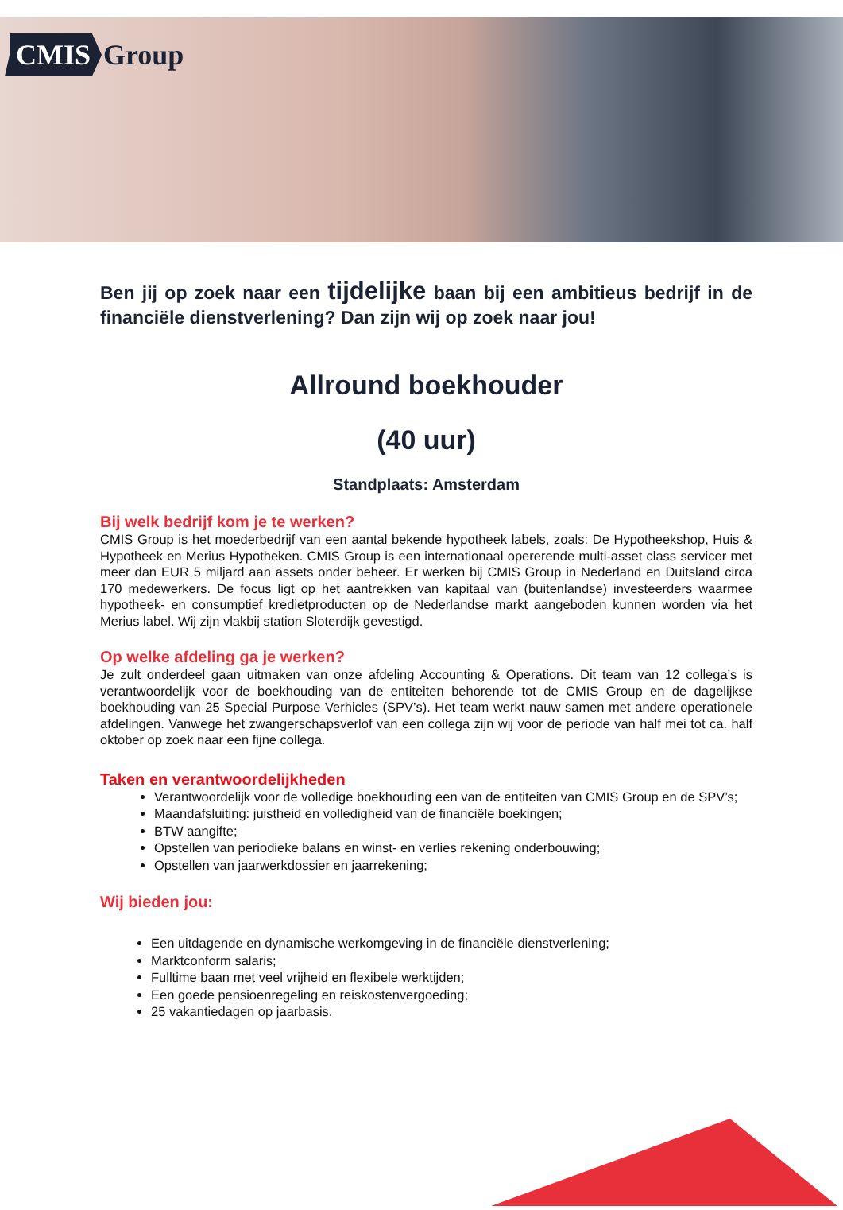CMIS Group
Ben jij op zoek naar een tijdelijke baan bij een ambitieus bedrijf in de financiële dienstverlening? Dan zijn wij op zoek naar jou!
Allround boekhouder
(40 uur)
Standplaats: Amsterdam
Bij welk bedrijf kom je te werken?
CMIS Group is het moederbedrijf van een aantal bekende hypotheek labels, zoals: De Hypotheekshop, Huis & Hypotheek en Merius Hypotheken. CMIS Group is een internationaal opererende multi-asset class servicer met meer dan EUR 5 miljard aan assets onder beheer. Er werken bij CMIS Group in Nederland en Duitsland circa 170 medewerkers. De focus ligt op het aantrekken van kapitaal van (buitenlandse) investeerders waarmee hypotheek- en consumptief kredietproducten op de Nederlandse markt aangeboden kunnen worden via het Merius label. Wij zijn vlakbij station Sloterdijk gevestigd.
Op welke afdeling ga je werken?
Je zult onderdeel gaan uitmaken van onze afdeling Accounting & Operations. Dit team van 12 collega’s is verantwoordelijk voor de boekhouding van de entiteiten behorende tot de CMIS Group en de dagelijkse boekhouding van 25 Special Purpose Verhicles (SPV’s). Het team werkt nauw samen met andere operationele afdelingen. Vanwege het zwangerschapsverlof van een collega zijn wij voor de periode van half mei tot ca. half oktober op zoek naar een fijne collega.
Taken en verantwoordelijkheden
Verantwoordelijk voor de volledige boekhouding een van de entiteiten van CMIS Group en de SPV’s;
Maandafsluiting: juistheid en volledigheid van de financiële boekingen;
BTW aangifte;
Opstellen van periodieke balans en winst- en verlies rekening onderbouwing;
Opstellen van jaarwerkdossier en jaarrekening;
Wij bieden jou:
Een uitdagende en dynamische werkomgeving in de financiële dienstverlening;
Marktconform salaris;
Fulltime baan met veel vrijheid en flexibele werktijden;
Een goede pensioenregeling en reiskostenvergoeding;
25 vakantiedagen op jaarbasis.